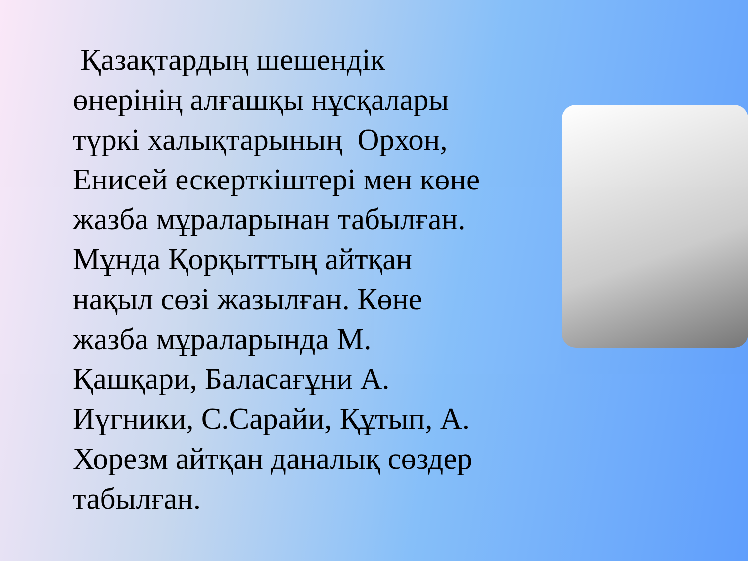Қазақтардың шешендік өнерінің алғашқы нұсқалары түркі халықтарының Орхон, Енисей ескерткіштері мен көне жазба мұраларынан табылған. Мұнда Қорқыттың айтқан нақыл сөзі жазылған. Көне жазба мұраларында М. Қашқари, Баласағұни А. Иүгники, С.Сарайи, Құтып, А. Хорезм айтқан даналық сөздер табылған.